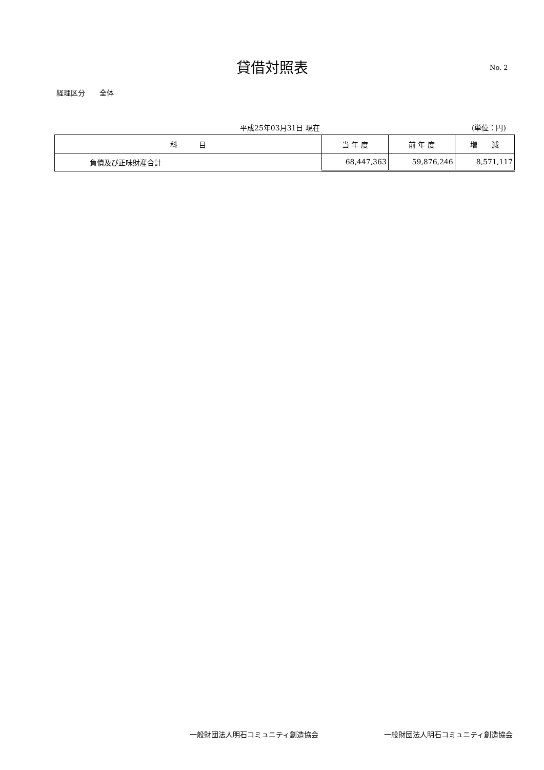貸借対照表 No. 2
経理区分　　全体
平成25年03月31日 現在 (単位：円)
| 科 目 | 当 年 度 | 前 年 度 | 増 減 |
| --- | --- | --- | --- |
| 負債及び正味財産合計 | 68,447,363 | 59,876,246 | 8,571,117 |
一般財団法人明石コミュニティ創造協会 一般財団法人明石コミュニティ創造協会